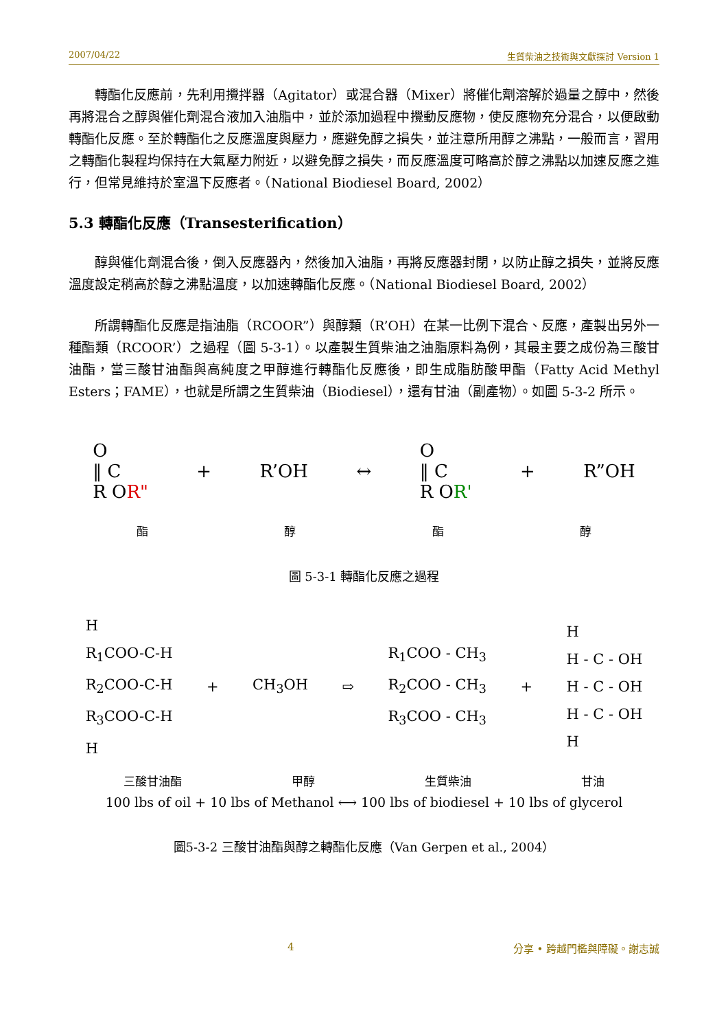2007/04/22 生質柴油之技術與文獻探討 Version 1
轉酯化反應前，先利用攪拌器（Agitator）或混合器（Mixer）將催化劑溶解於過量之醇中，然後再將混合之醇與催化劑混合液加入油脂中，並於添加過程中攪動反應物，使反應物充分混合，以便啟動轉酯化反應。至於轉酯化之反應溫度與壓力，應避免醇之損失，並注意所用醇之沸點，一般而言，習用之轉酯化製程均保持在大氣壓力附近，以避免醇之損失，而反應溫度可略高於醇之沸點以加速反應之進行，但常見維持於室溫下反應者。（National Biodiesel Board, 2002）
5.3 轉酯化反應（Transesterification）
醇與催化劑混合後，倒入反應器內，然後加入油脂，再將反應器封閉，以防止醇之損失，並將反應溫度設定稍高於醇之沸點溫度，以加速轉酯化反應。（National Biodiesel Board, 2002）
所謂轉酯化反應是指油脂（RCOOR”）與醇類（R’OH）在某一比例下混合、反應，產製出另外一種酯類（RCOOR’）之過程（圖 5-3-1）。以產製生質柴油之油脂原料為例，其最主要之成份為三酸甘油酯，當三酸甘油酯與高純度之甲醇進行轉酯化反應後，即生成脂肪酸甲酯（Fatty Acid Methyl Esters；FAME），也就是所謂之生質柴油（Biodiesel），還有甘油（副產物）。如圖 5-3-2 所示。
O
‖ C
R OR"
+ R’OH ↔
O
‖ C
R OR'
+ R”OH
酯醇酯醇
圖 5-3-1 轉酯化反應之過程
H
R<sub>1</sub>COO-C-H
R<sub>2</sub>COO-C-H
R<sub>3</sub>COO-C-H
H
+ CH<sub>3</sub>OH ⇨
R<sub>1</sub>COO - CH<sub>3</sub>
R<sub>2</sub>COO - CH<sub>3</sub>
R<sub>3</sub>COO - CH<sub>3</sub>
+
H
H - C - OH
H - C - OH
H - C - OH
H
三酸甘油酯 甲醇 生質柴油 甘油
100 lbs of oil + 10 lbs of Methanol ⟷ 100 lbs of biodiesel + 10 lbs of glycerol
圖5-3-2 三酸甘油酯與醇之轉酯化反應（Van Gerpen et al., 2004）
4 分享 • 跨越門檻與障礙。謝志誠